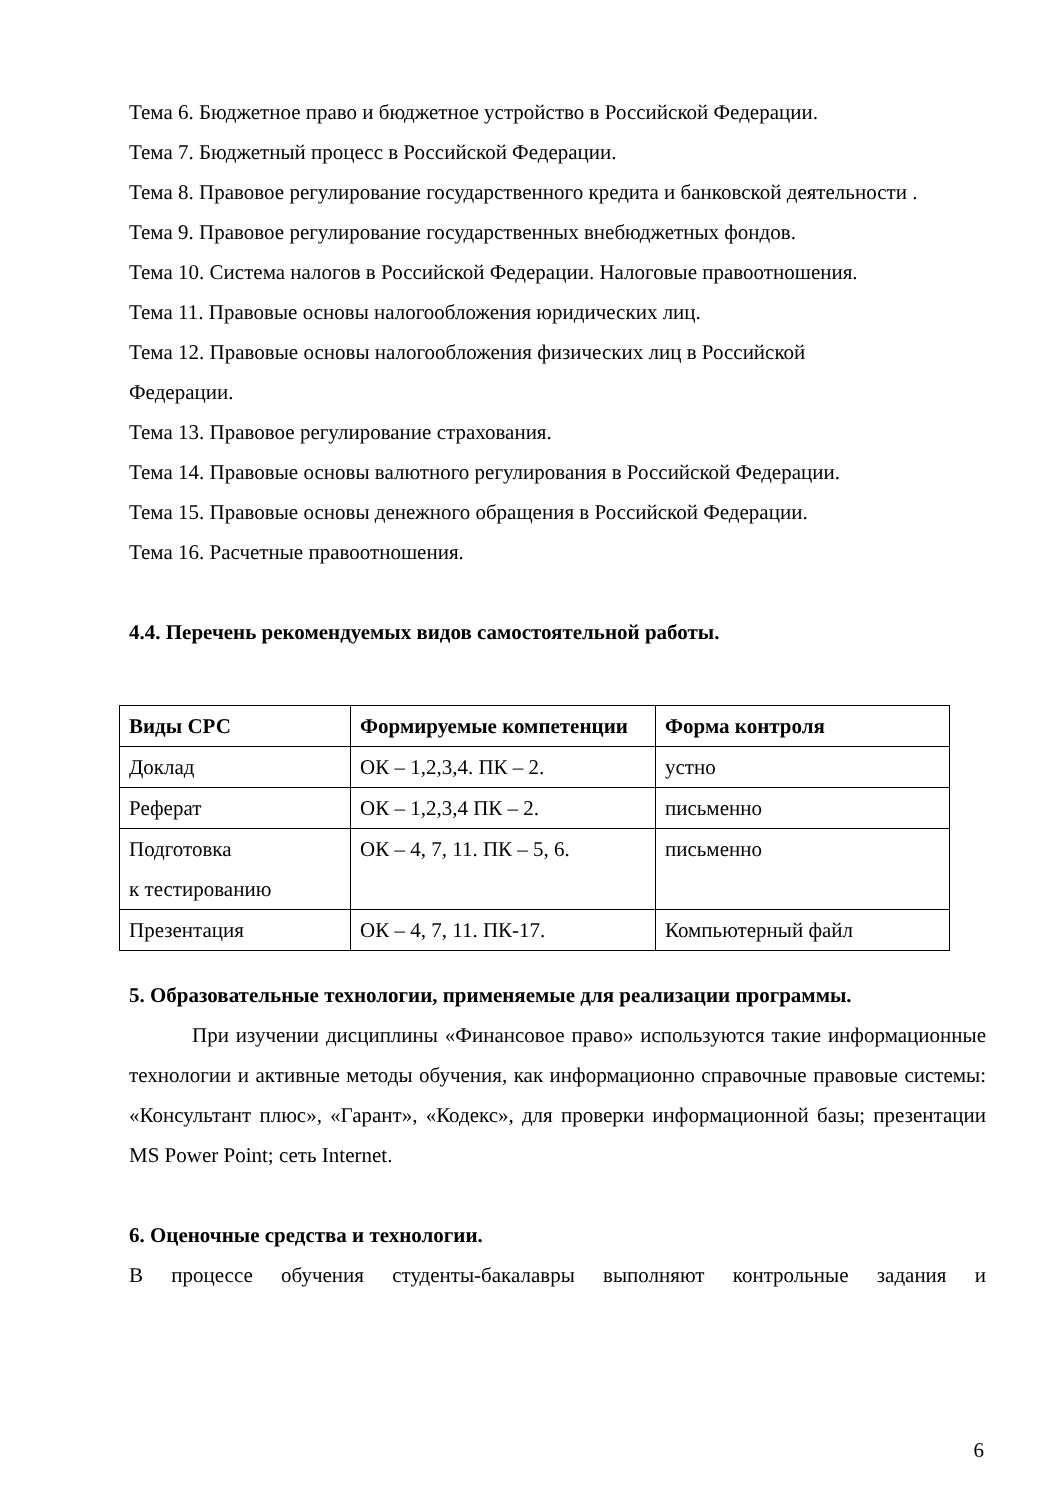Тема 6. Бюджетное право и бюджетное устройство в Российской Федерации.
Тема 7. Бюджетный процесс в Российской Федерации.
Тема 8. Правовое регулирование государственного кредита и банковской деятельности .
Тема 9. Правовое регулирование государственных внебюджетных фондов.
Тема 10. Система налогов в Российской Федерации. Налоговые правоотношения.
Тема 11. Правовые основы налогообложения юридических лиц.
Тема 12. Правовые основы налогообложения физических лиц в Российской
Федерации.
Тема 13. Правовое регулирование страхования.
Тема 14. Правовые основы валютного регулирования в Российской Федерации.
Тема 15. Правовые основы денежного обращения в Российской Федерации.
Тема 16. Расчетные правоотношения.
4.4. Перечень рекомендуемых видов самостоятельной работы.
| Виды СРС | Формируемые компетенции | Форма контроля |
| --- | --- | --- |
| Доклад | ОК – 1,2,3,4. ПК – 2. | устно |
| Реферат | ОК – 1,2,3,4 ПК – 2. | письменно |
| Подготовка к тестированию | ОК – 4, 7, 11. ПК – 5, 6. | письменно |
| Презентация | ОК – 4, 7, 11. ПК-17. | Компьютерный файл |
5. Образовательные технологии, применяемые для реализации программы.
При изучении дисциплины «Финансовое право» используются такие информационные технологии и активные методы обучения, как информационно справочные правовые системы: «Консультант плюс», «Гарант», «Кодекс», для проверки информационной базы; презентации MS Power Point; сеть Internet.
6. Оценочные средства и технологии.
В процессе обучения студенты-бакалавры выполняют контрольные задания и
6